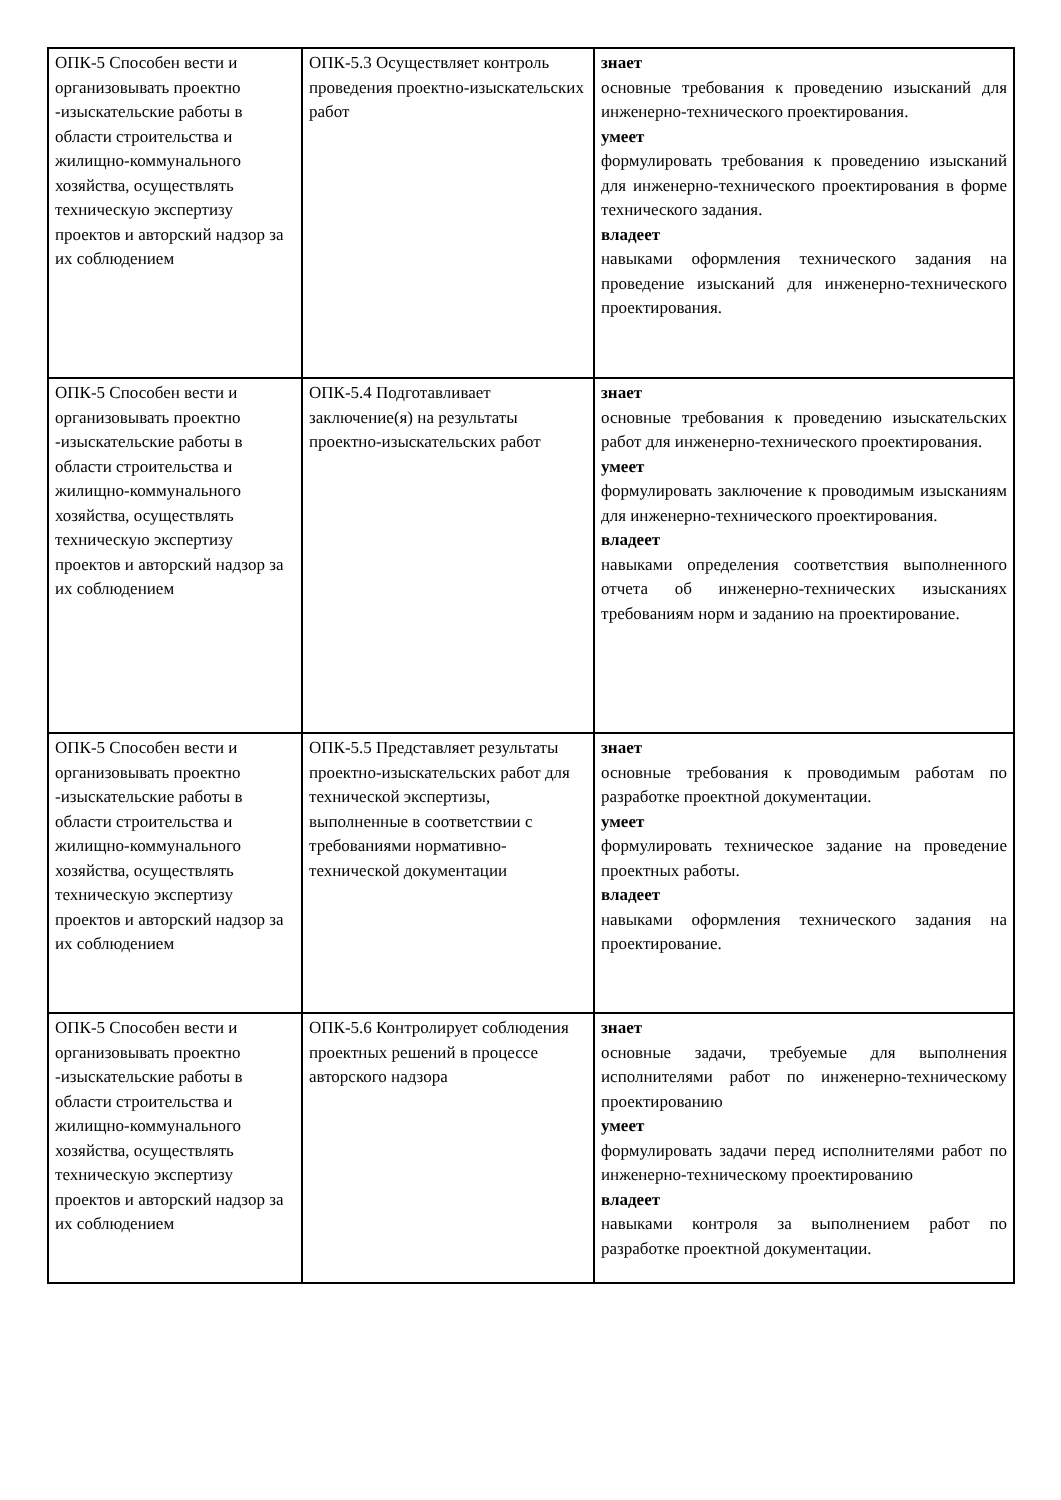| ОПК-5 Способен вести и организовывать проектно -изыскательские работы в области строительства и жилищно-коммунального хозяйства, осуществлять техническую экспертизу проектов и авторский надзор за их соблюдением | ОПК-5.3 Осуществляет контроль проведения проектно-изыскательских работ | знает основные требования к проведению изысканий для инженерно-технического проектирования. умеет формулировать требования к проведению изысканий для инженерно-технического проектирования в форме технического задания. владеет навыками оформления технического задания на проведение изысканий для инженерно-технического проектирования. |
| ОПК-5 Способен вести и организовывать проектно -изыскательские работы в области строительства и жилищно-коммунального хозяйства, осуществлять техническую экспертизу проектов и авторский надзор за их соблюдением | ОПК-5.4 Подготавливает заключение(я) на результаты проектно-изыскательских работ | знает основные требования к проведению изыскательских работ для инженерно-технического проектирования. умеет формулировать заключение к проводимым изысканиям для инженерно-технического проектирования. владеет навыками определения соответствия выполненного отчета об инженерно-технических изысканиях требованиям норм и заданию на проектирование. |
| ОПК-5 Способен вести и организовывать проектно -изыскательские работы в области строительства и жилищно-коммунального хозяйства, осуществлять техническую экспертизу проектов и авторский надзор за их соблюдением | ОПК-5.5 Представляет результаты проектно-изыскательских работ для технической экспертизы, выполненные в соответствии с требованиями нормативно-технической документации | знает основные требования к проводимым работам по разработке проектной документации. умеет формулировать техническое задание на проведение проектных работы. владеет навыками оформления технического задания на проектирование. |
| ОПК-5 Способен вести и организовывать проектно -изыскательские работы в области строительства и жилищно-коммунального хозяйства, осуществлять техническую экспертизу проектов и авторский надзор за их соблюдением | ОПК-5.6 Контролирует соблюдения проектных решений в процессе авторского надзора | знает основные задачи, требуемые для выполнения исполнителями работ по инженерно-техническому проектированию умеет формулировать задачи перед исполнителями работ по инженерно-техническому проектированию владеет навыками контроля за выполнением работ по разработке проектной документации. |